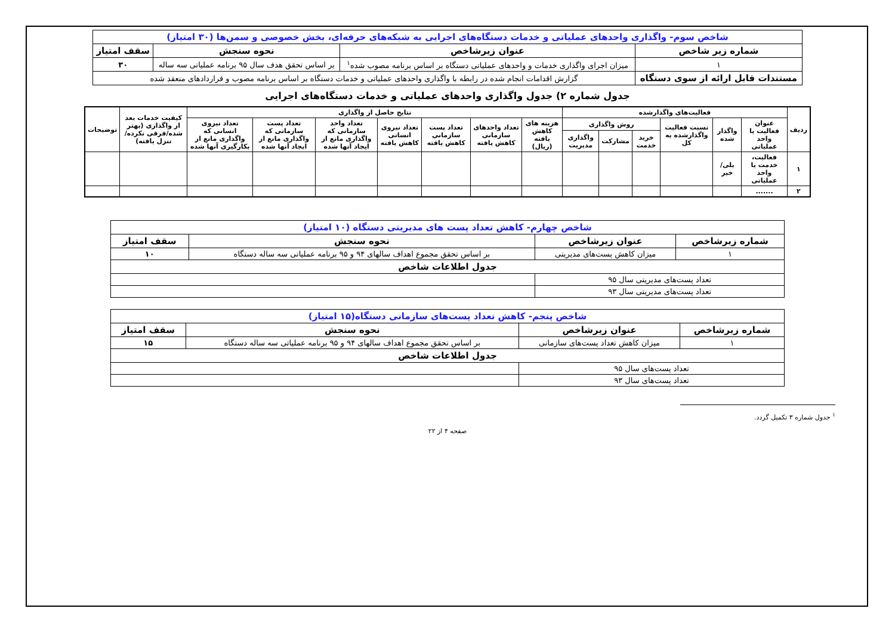| شاخص سوم- واگذاری واحدهای عملیاتی و خدمات دستگاه‌های اجرایی به شبکه‌های حرفه‌ای، بخش خصوصی و سمن‌ها (۳۰ امتیاز) | | | |
| شماره زیر شاخص | عنوان زیرشاخص | نحوه سنجش | سقف امتیاز |
| ۱ | میزان اجرای واگذاری خدمات و واحدهای عملیاتی دستگاه بر اساس برنامه مصوب شده<sup>۱</sup> | بر اساس تحقق هدف سال ۹۵ برنامه عملیاتی سه ساله | ۳۰ |
| مستندات قابل ارائه از سوی دستگاه | گزارش اقدامات انجام شده در رابطه با واگذاری واحدهای عملیاتی و خدمات دستگاه بر اساس برنامه مصوب و قراردادهای منعقد شده | | |
جدول شماره ۲) جدول واگذاری واحدهای عملیاتی و خدمات دستگاه‌های اجرایی
| ردیف | فعالیت‌های واگذارشده | | | | | | نتایج حاصل از واگذاری | | | | | | | کیفیت خدمات بعد از واگذاری (بهتر شده/فرقی نکرده/تنزل یافته) | توضیحات |
| | عنوان فعالیت یا واحد عملیاتی | واگذار شده | نسبت فعالیت واگذارشده به کل | روش واگذاری | | | هزینه های کاهش یافته (ریال) | تعداد واحدهای سازمانی کاهش یافته | تعداد پست سازمانی کاهش یافته | تعداد نیروی انسانی کاهش یافته | تعداد واحد سازمانی که واگذاری مانع از ایجاد آنها شده | تعداد پست سازمانی که واگذاری مانع از ایجاد آنها شده | تعداد نیروی انسانی که واگذاری مانع از بکارگیری آنها شده | | |
| | | | | خرید خدمت | مشارکت | واگذاری مدیریت | | | | | | | | | |
| ۱ | فعالیت، خدمت یا واحد عملیاتی | بلی/خیر | | | | | | | | | | | | | |
| ۲ | ....... | | | | | | | | | | | | | | |
| شاخص چهارم- کاهش تعداد پست های مدیریتی دستگاه (۱۰ امتیاز) | | | |
| شماره زیرشاخص | عنوان زیرشاخص | نحوه سنجش | سقف امتیاز |
| ۱ | میزان کاهش پست‌های مدیریتی | بر اساس تحقق مجموع اهداف سالهای ۹۴ و ۹۵ برنامه عملیاتی سه ساله دستگاه | ۱۰ |
| جدول اطلاعات شاخص | | | |
| تعداد پست‌های مدیریتی سال ۹۵ | | | |
| تعداد پست‌های مدیریتی سال ۹۳ | | | |
| شاخص پنجم- کاهش تعداد پست‌های سازمانی دستگاه(۱۵ امتیاز) | | | |
| شماره زیرشاخص | عنوان زیرشاخص | نحوه سنجش | سقف امتیاز |
| ۱ | میزان کاهش تعداد پست‌های سازمانی | بر اساس تحقق مجموع اهداف سالهای ۹۴ و ۹۵ برنامه عملیاتی سه ساله دستگاه | ۱۵ |
| جدول اطلاعات شاخص | | | |
| تعداد پست‌های سال ۹۵ | | | |
| تعداد پست‌های سال ۹۳ | | | |
<sup>۱</sup> جدول شماره ۳ تکمیل گردد.
صفحه ۴ از ۲۲